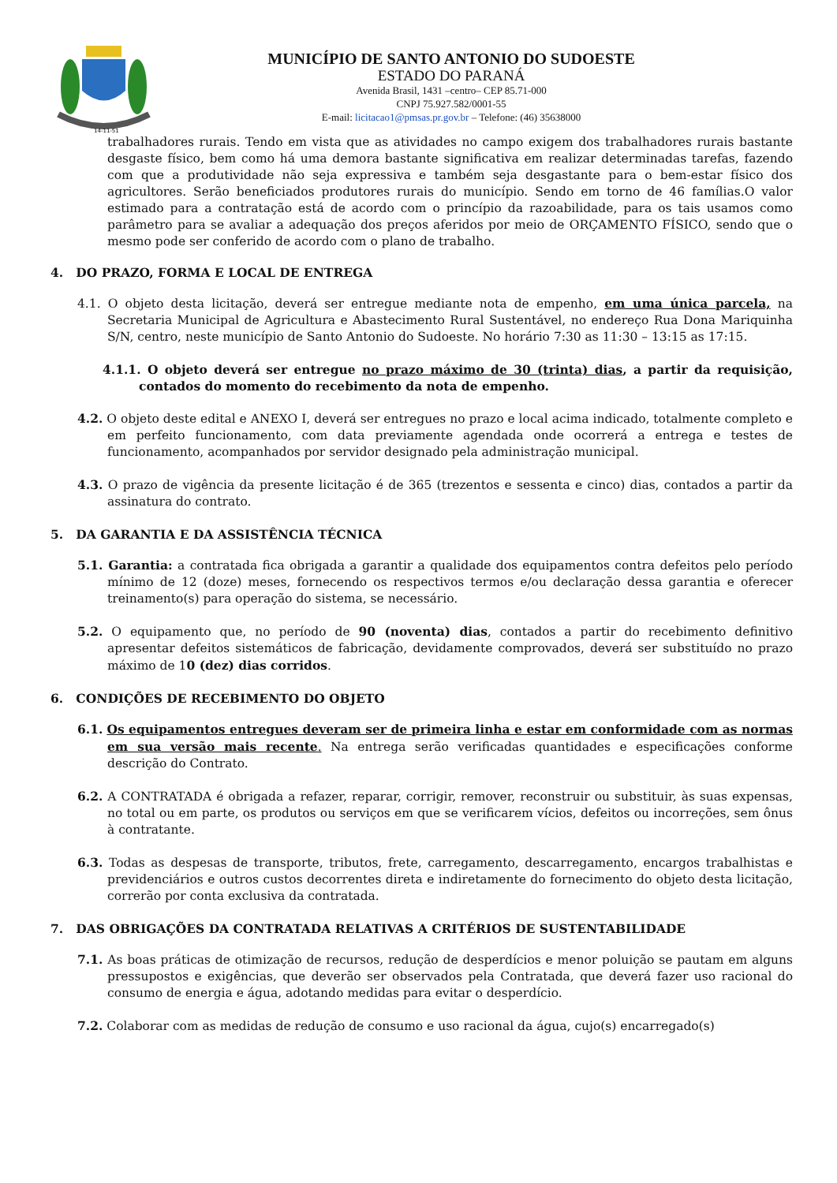14-11-51
MUNICÍPIO DE SANTO ANTONIO DO SUDOESTE
ESTADO DO PARANÁ
Avenida Brasil, 1431 –centro– CEP 85.71-000
CNPJ 75.927.582/0001-55
E-mail: licitacao1@pmsas.pr.gov.br – Telefone: (46) 35638000
trabalhadores rurais. Tendo em vista que as atividades no campo exigem dos trabalhadores rurais bastante desgaste físico, bem como há uma demora bastante significativa em realizar determinadas tarefas, fazendo com que a produtividade não seja expressiva e também seja desgastante para o bem-estar físico dos agricultores. Serão beneficiados produtores rurais do município. Sendo em torno de 46 famílias.O valor estimado para a contratação está de acordo com o princípio da razoabilidade, para os tais usamos como parâmetro para se avaliar a adequação dos preços aferidos por meio de ORÇAMENTO FÍSICO, sendo que o mesmo pode ser conferido de acordo com o plano de trabalho.
4. DO PRAZO, FORMA E LOCAL DE ENTREGA
4.1. O objeto desta licitação, deverá ser entregue mediante nota de empenho, em uma única parcela, na Secretaria Municipal de Agricultura e Abastecimento Rural Sustentável, no endereço Rua Dona Mariquinha S/N, centro, neste município de Santo Antonio do Sudoeste. No horário 7:30 as 11:30 – 13:15 as 17:15.
4.1.1. O objeto deverá ser entregue no prazo máximo de 30 (trinta) dias, a partir da requisição, contados do momento do recebimento da nota de empenho.
4.2. O objeto deste edital e ANEXO I, deverá ser entregues no prazo e local acima indicado, totalmente completo e em perfeito funcionamento, com data previamente agendada onde ocorrerá a entrega e testes de funcionamento, acompanhados por servidor designado pela administração municipal.
4.3. O prazo de vigência da presente licitação é de 365 (trezentos e sessenta e cinco) dias, contados a partir da assinatura do contrato.
5. DA GARANTIA E DA ASSISTÊNCIA TÉCNICA
5.1. Garantia: a contratada fica obrigada a garantir a qualidade dos equipamentos contra defeitos pelo período mínimo de 12 (doze) meses, fornecendo os respectivos termos e/ou declaração dessa garantia e oferecer treinamento(s) para operação do sistema, se necessário.
5.2. O equipamento que, no período de 90 (noventa) dias, contados a partir do recebimento definitivo apresentar defeitos sistemáticos de fabricação, devidamente comprovados, deverá ser substituído no prazo máximo de 10 (dez) dias corridos.
6. CONDIÇÕES DE RECEBIMENTO DO OBJETO
6.1. Os equipamentos entregues deveram ser de primeira linha e estar em conformidade com as normas em sua versão mais recente. Na entrega serão verificadas quantidades e especificações conforme descrição do Contrato.
6.2. A CONTRATADA é obrigada a refazer, reparar, corrigir, remover, reconstruir ou substituir, às suas expensas, no total ou em parte, os produtos ou serviços em que se verificarem vícios, defeitos ou incorreções, sem ônus à contratante.
6.3. Todas as despesas de transporte, tributos, frete, carregamento, descarregamento, encargos trabalhistas e previdenciários e outros custos decorrentes direta e indiretamente do fornecimento do objeto desta licitação, correrão por conta exclusiva da contratada.
7. DAS OBRIGAÇÕES DA CONTRATADA RELATIVAS A CRITÉRIOS DE SUSTENTABILIDADE
7.1. As boas práticas de otimização de recursos, redução de desperdícios e menor poluição se pautam em alguns pressupostos e exigências, que deverão ser observados pela Contratada, que deverá fazer uso racional do consumo de energia e água, adotando medidas para evitar o desperdício.
7.2. Colaborar com as medidas de redução de consumo e uso racional da água, cujo(s) encarregado(s)